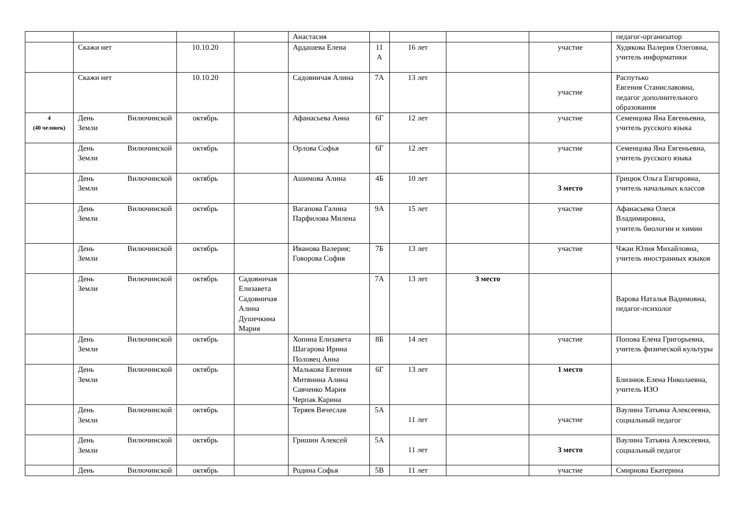| | | | | Анастасия | | | | | педагог-организатор |
| | Скажи нет | 10.10.20 | | Ардашева Елена | 11 А | 16 лет | | участие | Худякова Валерия Олеговна, учитель информатики |
| | Скажи нет | 10.10.20 | | Садовничая Алина | 7А | 13 лет | | участие | Распутько Евгения Станиславовна, педагог дополнительного образования |
| 4 (40 человек) | День Вилючинской Земли | октябрь | | Афанасьева Анна | 6Г | 12 лет | | участие | Семенцова Яна Евгеньевна, учитель русского языка |
| | День Вилючинской Земли | октябрь | | Орлова Софья | 6Г | 12 лет | | участие | Семенцова Яна Евгеньевна, учитель русского языка |
| | День Вилючинской Земли | октябрь | | Ашимова Алина | 4Б | 10 лет | | 3 место | Грицюк Ольга Енгировна, учитель начальных классов |
| | День Вилючинской Земли | октябрь | | Вагапова Галина Парфилова Милена | 9А | 15 лет | | участие | Афанасьева Олеся Владимировна, учитель биологии и химии |
| | День Вилючинской Земли | октябрь | | Иванова Валерия; Говорова София | 7Б | 13 лет | | участие | Чжан Юлия Михайловна, учитель иностранных языков |
| | День Вилючинской Земли | октябрь | Садовничая Елизавета Садовничая Алина Душечкина Мария | | 7А | 13 лет | 3 место | | Варова Наталья Вадимовна, педагог-психолог |
| | День Вилючинской Земли | октябрь | | Хопина Елизавета Шагарова Ирина Половец Анна | 8Б | 14 лет | | участие | Попова Елена Григорьевна, учитель физической культуры |
| | День Вилючинской Земли | октябрь | | Малькова Евгения Митянина Алина Савченко Мария Черпак Карина | 6Г | 13 лет | | 1 место | Близнюк Елена Николаевна, учитель ИЗО |
| | День Вилючинской Земли | октябрь | | Теряев Вячеслав | 5А | 11 лет | | участие | Ваулина Татьяна Алексеевна, социальный педагог |
| | День Вилючинской Земли | октябрь | | Гришин Алексей | 5А | 11 лет | | 3 место | Ваулина Татьяна Алексеевна, социальный педагог |
| | День Вилючинской | октябрь | | Родина Софья | 5В | 11 лет | | участие | Смирнова Екатерина |